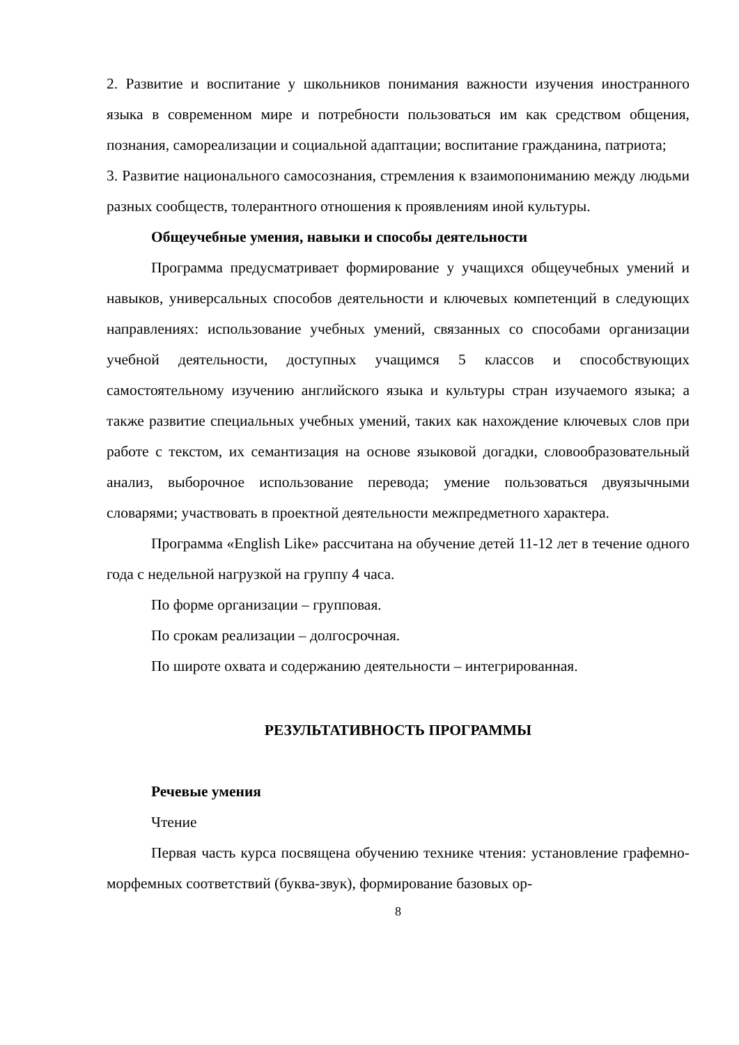2. Развитие и воспитание у школьников понимания важности изучения иностранного языка в современном мире и потребности пользоваться им как средством общения, познания, самореализации и социальной адаптации; воспитание гражданина, патриота;
3. Развитие национального самосознания, стремления к взаимопониманию между людьми разных сообществ, толерантного отношения к проявлениям иной культуры.
Общеучебные умения, навыки и способы деятельности
Программа предусматривает формирование у учащихся общеучебных умений и навыков, универсальных способов деятельности и ключевых компетенций в следующих направлениях: использование учебных умений, связанных со способами организации учебной деятельности, доступных учащимся 5 классов и способствующих самостоятельному изучению английского языка и культуры стран изучаемого языка; а также развитие специальных учебных умений, таких как нахождение ключевых слов при работе с текстом, их семантизация на основе языковой догадки, словообразовательный анализ, выборочное использование перевода; умение пользоваться двуязычными словарями; участвовать в проектной деятельности межпредметного характера.
Программа «English Like» рассчитана на обучение детей 11-12 лет в течение одного года с недельной нагрузкой на группу 4 часа.
По форме организации – групповая.
По срокам реализации – долгосрочная.
По широте охвата и содержанию деятельности – интегрированная.
РЕЗУЛЬТАТИВНОСТЬ ПРОГРАММЫ
Речевые умения
Чтение
Первая часть курса посвящена обучению технике чтения: установление графемно-морфемных соответствий (буква-звук), формирование базовых ор-
8